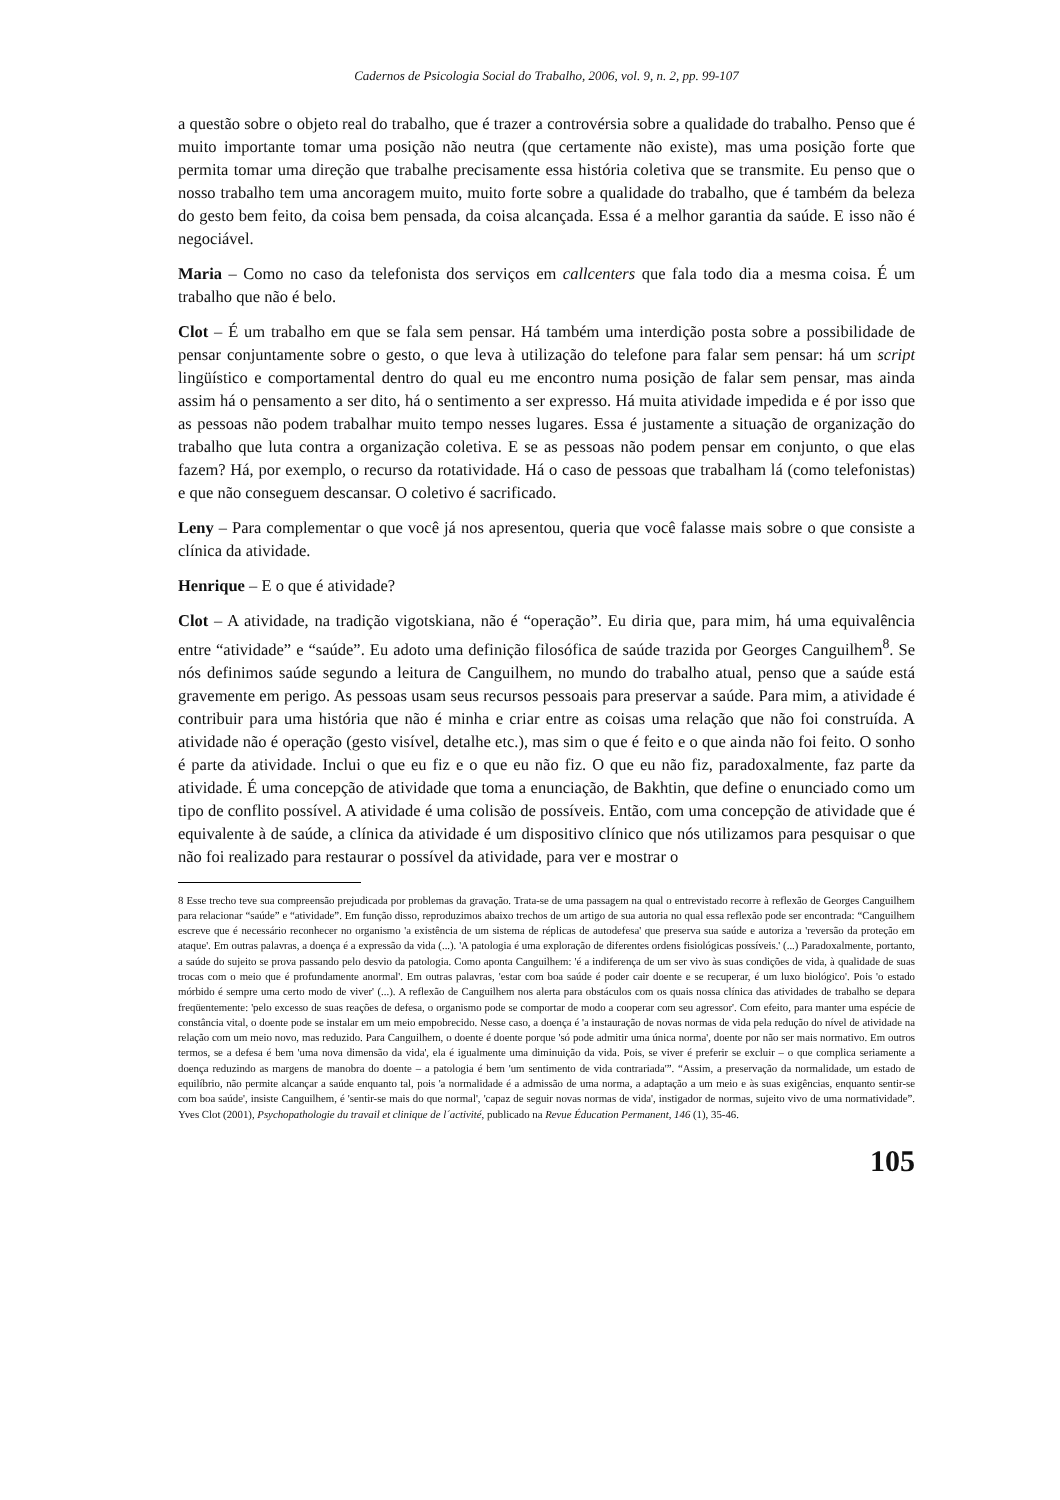Cadernos de Psicologia Social do Trabalho, 2006, vol. 9, n. 2, pp. 99-107
a questão sobre o objeto real do trabalho, que é trazer a controvérsia sobre a qualidade do trabalho. Penso que é muito importante tomar uma posição não neutra (que certamente não existe), mas uma posição forte que permita tomar uma direção que trabalhe precisamente essa história coletiva que se transmite. Eu penso que o nosso trabalho tem uma ancoragem muito, muito forte sobre a qualidade do trabalho, que é também da beleza do gesto bem feito, da coisa bem pensada, da coisa alcançada. Essa é a melhor garantia da saúde. E isso não é negociável.
Maria – Como no caso da telefonista dos serviços em callcenters que fala todo dia a mesma coisa. É um trabalho que não é belo.
Clot – É um trabalho em que se fala sem pensar. Há também uma interdição posta sobre a possibilidade de pensar conjuntamente sobre o gesto, o que leva à utilização do telefone para falar sem pensar: há um script lingüístico e comportamental dentro do qual eu me encontro numa posição de falar sem pensar, mas ainda assim há o pensamento a ser dito, há o sentimento a ser expresso. Há muita atividade impedida e é por isso que as pessoas não podem trabalhar muito tempo nesses lugares. Essa é justamente a situação de organização do trabalho que luta contra a organização coletiva. E se as pessoas não podem pensar em conjunto, o que elas fazem? Há, por exemplo, o recurso da rotatividade. Há o caso de pessoas que trabalham lá (como telefonistas) e que não conseguem descansar. O coletivo é sacrificado.
Leny – Para complementar o que você já nos apresentou, queria que você falasse mais sobre o que consiste a clínica da atividade.
Henrique – E o que é atividade?
Clot – A atividade, na tradição vigotskiana, não é “operação”. Eu diria que, para mim, há uma equivalência entre “atividade” e “saúde”. Eu adoto uma definição filosófica de saúde trazida por Georges Canguilhem<sup>8</sup>. Se nós definimos saúde segundo a leitura de Canguilhem, no mundo do trabalho atual, penso que a saúde está gravemente em perigo. As pessoas usam seus recursos pessoais para preservar a saúde. Para mim, a atividade é contribuir para uma história que não é minha e criar entre as coisas uma relação que não foi construída. A atividade não é operação (gesto visível, detalhe etc.), mas sim o que é feito e o que ainda não foi feito. O sonho é parte da atividade. Inclui o que eu fiz e o que eu não fiz. O que eu não fiz, paradoxalmente, faz parte da atividade. É uma concepção de atividade que toma a enunciação, de Bakhtin, que define o enunciado como um tipo de conflito possível. A atividade é uma colisão de possíveis. Então, com uma concepção de atividade que é equivalente à de saúde, a clínica da atividade é um dispositivo clínico que nós utilizamos para pesquisar o que não foi realizado para restaurar o possível da atividade, para ver e mostrar o
8 Esse trecho teve sua compreensão prejudicada por problemas da gravação. Trata-se de uma passagem na qual o entrevistado recorre à reflexão de Georges Canguilhem para relacionar “saúde” e “atividade”. Em função disso, reproduzimos abaixo trechos de um artigo de sua autoria no qual essa reflexão pode ser encontrada: “Canguilhem escreve que é necessário reconhecer no organismo 'a existência de um sistema de réplicas de autodefesa' que preserva sua saúde e autoriza a 'reversão da proteção em ataque'. Em outras palavras, a doença é a expressão da vida (...). 'A patologia é uma exploração de diferentes ordens fisiológicas possíveis.' (...) Paradoxalmente, portanto, a saúde do sujeito se prova passando pelo desvio da patologia. Como aponta Canguilhem: 'é a indiferença de um ser vivo às suas condições de vida, à qualidade de suas trocas com o meio que é profundamente anormal'. Em outras palavras, 'estar com boa saúde é poder cair doente e se recuperar, é um luxo biológico'. Pois 'o estado mórbido é sempre uma certo modo de viver' (...). A reflexão de Canguilhem nos alerta para obstáculos com os quais nossa clínica das atividades de trabalho se depara freqüentemente: 'pelo excesso de suas reações de defesa, o organismo pode se comportar de modo a cooperar com seu agressor'. Com efeito, para manter uma espécie de constância vital, o doente pode se instalar em um meio empobrecido. Nesse caso, a doença é 'a instauração de novas normas de vida pela redução do nível de atividade na relação com um meio novo, mas reduzido. Para Canguilhem, o doente é doente porque 'só pode admitir uma única norma', doente por não ser mais normativo. Em outros termos, se a defesa é bem 'uma nova dimensão da vida', ela é igualmente uma diminuição da vida. Pois, se viver é preferir se excluir – o que complica seriamente a doença reduzindo as margens de manobra do doente – a patologia é bem 'um sentimento de vida contrariada'”. “Assim, a preservação da normalidade, um estado de equilíbrio, não permite alcançar a saúde enquanto tal, pois 'a normalidade é a admissão de uma norma, a adaptação a um meio e às suas exigências, enquanto sentir-se com boa saúde', insiste Canguilhem, é 'sentir-se mais do que normal', 'capaz de seguir novas normas de vida', instigador de normas, sujeito vivo de uma normatividade”. Yves Clot (2001), Psychopathologie du travail et clinique de l´activité, publicado na Revue Éducation Permanent, 146 (1), 35-46.
105